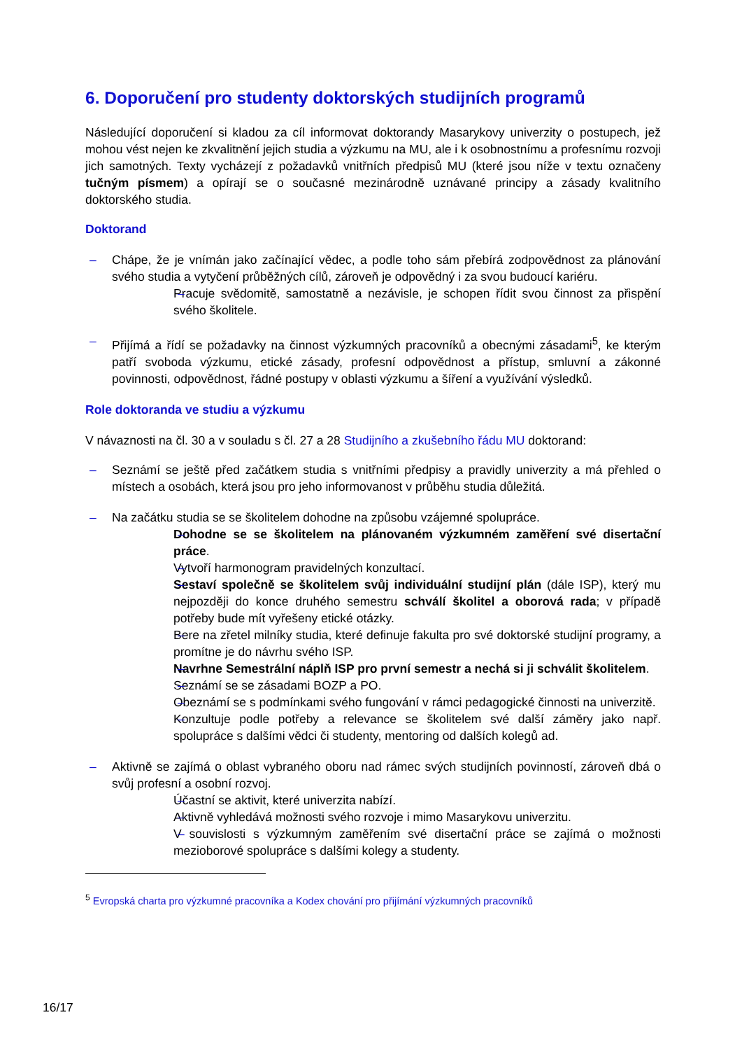6. Doporučení pro studenty doktorských studijních programů
Následující doporučení si kladou za cíl informovat doktorandy Masarykovy univerzity o postupech, jež mohou vést nejen ke zkvalitnění jejich studia a výzkumu na MU, ale i k osobnostnímu a profesnímu rozvoji jich samotných. Texty vycházejí z požadavků vnitřních předpisů MU (které jsou níže v textu označeny tučným písmem) a opírají se o současné mezinárodně uznávané principy a zásady kvalitního doktorského studia.
Doktorand
Chápe, že je vnímán jako začínající vědec, a podle toho sám přebírá zodpovědnost za plánování svého studia a vytyčení průběžných cílů, zároveň je odpovědný i za svou budoucí kariéru.
Pracuje svědomitě, samostatně a nezávisle, je schopen řídit svou činnost za přispění svého školitele.
Přijímá a řídí se požadavky na činnost výzkumných pracovníků a obecnými zásadami<sup>5</sup>, ke kterým patří svoboda výzkumu, etické zásady, profesní odpovědnost a přístup, smluvní a zákonné povinnosti, odpovědnost, řádné postupy v oblasti výzkumu a šíření a využívání výsledků.
Role doktoranda ve studiu a výzkumu
V návaznosti na čl. 30 a v souladu s čl. 27 a 28 Studijního a zkušebního řádu MU doktorand:
Seznámí se ještě před začátkem studia s vnitřními předpisy a pravidly univerzity a má přehled o místech a osobách, která jsou pro jeho informovanost v průběhu studia důležitá.
Na začátku studia se se školitelem dohodne na způsobu vzájemné spolupráce.
Dohodne se se školitelem na plánovaném výzkumném zaměření své disertační práce.
Vytvoří harmonogram pravidelných konzultací.
Sestaví společně se školitelem svůj individuální studijní plán (dále ISP), který mu nejpozději do konce druhého semestru schválí školitel a oborová rada; v případě potřeby bude mít vyřešeny etické otázky.
Bere na zřetel milníky studia, které definuje fakulta pro své doktorské studijní programy, a promítne je do návrhu svého ISP.
Navrhne Semestrální náplň ISP pro první semestr a nechá si ji schválit školitelem.
Seznámí se se zásadami BOZP a PO.
Obeznámí se s podmínkami svého fungování v rámci pedagogické činnosti na univerzitě.
Konzultuje podle potřeby a relevance se školitelem své další záměry jako např. spolupráce s dalšími vědci či studenty, mentoring od dalších kolegů ad.
Aktivně se zajímá o oblast vybraného oboru nad rámec svých studijních povinností, zároveň dbá o svůj profesní a osobní rozvoj.
Účastní se aktivit, které univerzita nabízí.
Aktivně vyhledává možnosti svého rozvoje i mimo Masarykovu univerzitu.
V souvislosti s výzkumným zaměřením své disertační práce se zajímá o možnosti mezioborové spolupráce s dalšími kolegy a studenty.
<sup>5</sup> Evropská charta pro výzkumné pracovníka a Kodex chování pro přijímání výzkumných pracovníků
16/17